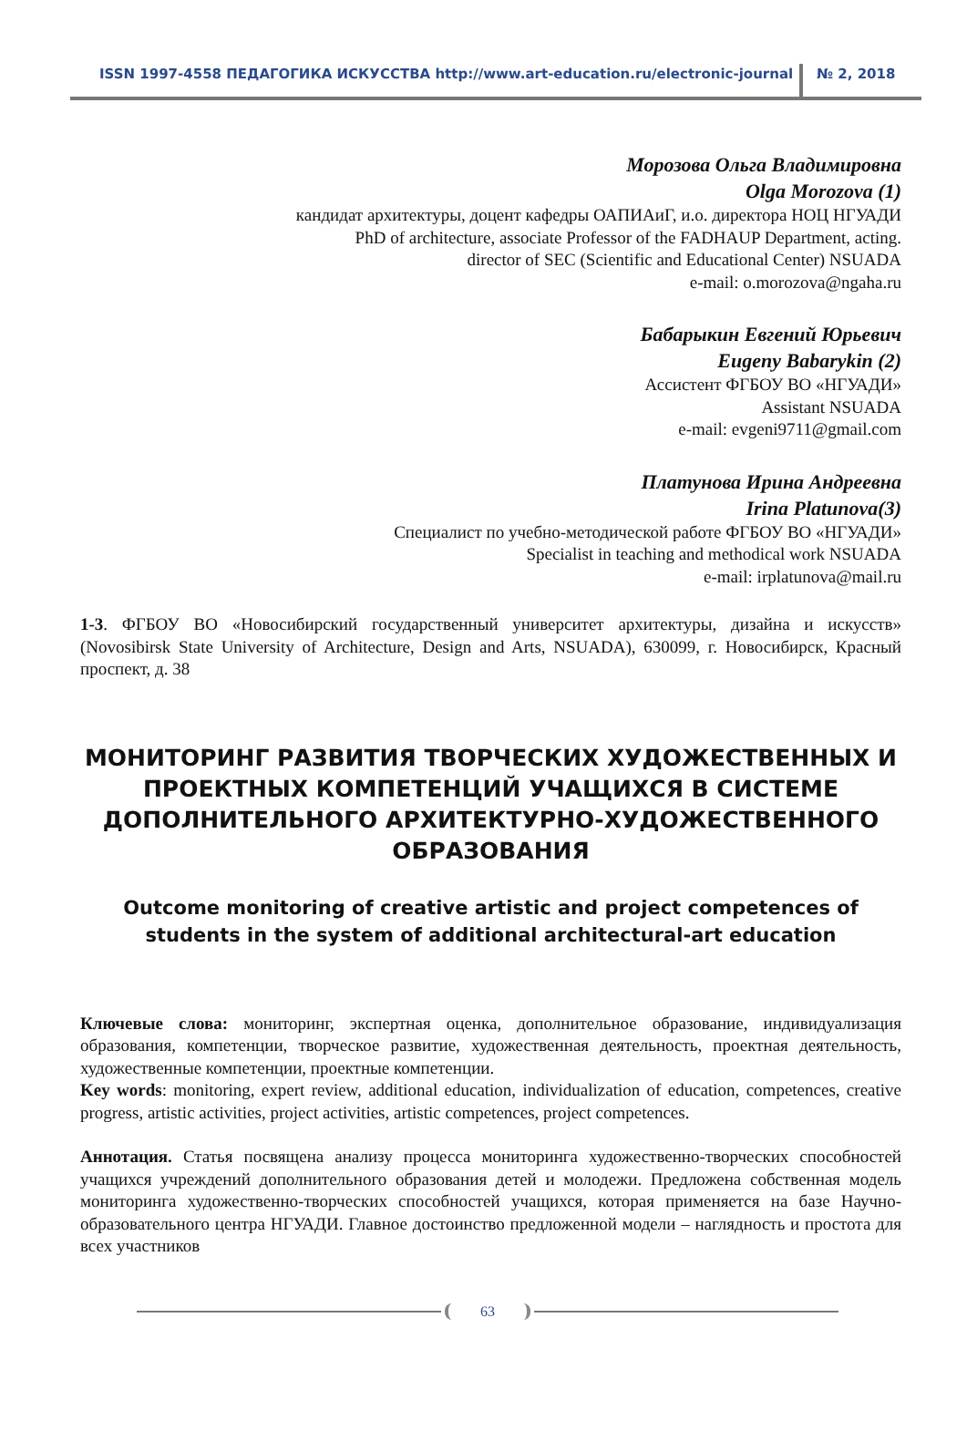ISSN 1997-4558 ПЕДАГОГИКА ИСКУССТВА http://www.art-education.ru/electronic-journal
№ 2, 2018
Морозова Ольга Владимировна
Olga Morozova (1)
кандидат архитектуры, доцент кафедры ОАПИАиГ, и.о. директора НОЦ НГУАДИ
PhD of architecture, associate Professor of the FADHAUP Department, acting.
director of SEC (Scientific and Educational Center) NSUADA
e-mail: o.morozova@ngaha.ru
Бабарыкин Евгений Юрьевич
Eugeny Babarykin (2)
Ассистент ФГБОУ ВО «НГУАДИ»
Assistant NSUADA
e-mail: evgeni9711@gmail.com
Платунова Ирина Андреевна
Irina Platunova(3)
Специалист по учебно-методической работе ФГБОУ ВО «НГУАДИ»
Specialist in teaching and methodical work NSUADA
e-mail: irplatunova@mail.ru
1-3. ФГБОУ ВО «Новосибирский государственный университет архитектуры, дизайна и искусств» (Novosibirsk State University of Architecture, Design and Arts, NSUADA), 630099, г. Новосибирск, Красный проспект, д. 38
МОНИТОРИНГ РАЗВИТИЯ ТВОРЧЕСКИХ ХУДОЖЕСТВЕННЫХ И ПРОЕКТНЫХ КОМПЕТЕНЦИЙ УЧАЩИХСЯ В СИСТЕМЕ ДОПОЛНИТЕЛЬНОГО АРХИТЕКТУРНО-ХУДОЖЕСТВЕННОГО ОБРАЗОВАНИЯ
Outcome monitoring of creative artistic and project competences of students in the system of additional architectural-art education
Ключевые слова: мониторинг, экспертная оценка, дополнительное образование, индивидуализация образования, компетенции, творческое развитие, художественная деятельность, проектная деятельность, художественные компетенции, проектные компетенции.
Key words: monitoring, expert review, additional education, individualization of education, competences, creative progress, artistic activities, project activities, artistic competences, project competences.
Аннотация. Статья посвящена анализу процесса мониторинга художественно-творческих способностей учащихся учреждений дополнительного образования детей и молодежи. Предложена собственная модель мониторинга художественно-творческих способностей учащихся, которая применяется на базе Научно-образовательного центра НГУАДИ. Главное достоинство предложенной модели – наглядность и простота для всех участников
63